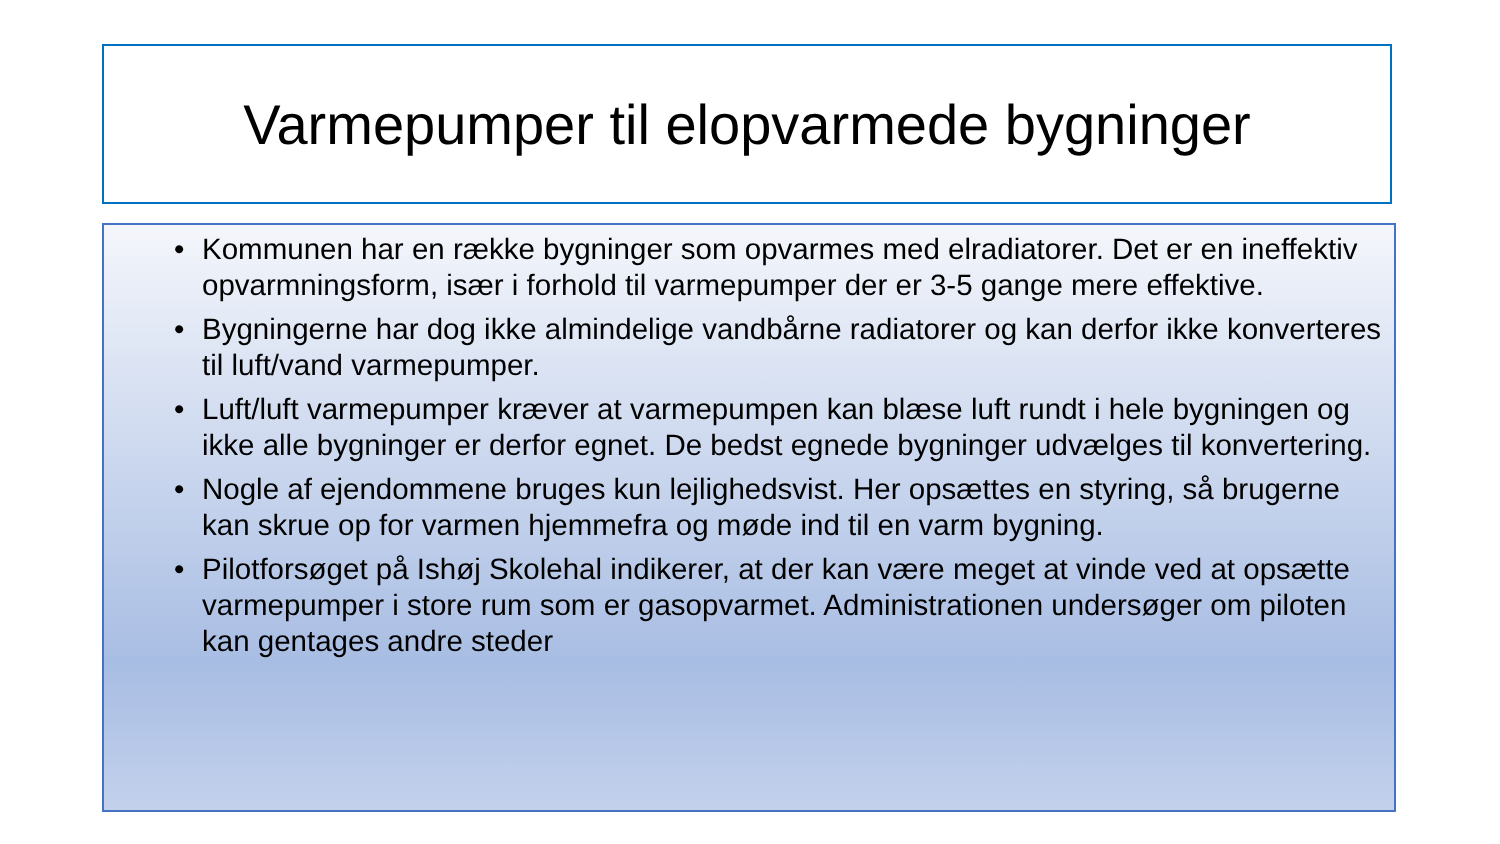Varmepumper til elopvarmede bygninger
• Kommunen har en række bygninger som opvarmes med elradiatorer. Det er en ineffektiv opvarmningsform, især i forhold til varmepumper der er 3-5 gange mere effektive.
• Bygningerne har dog ikke almindelige vandbårne radiatorer og kan derfor ikke konverteres til luft/vand varmepumper.
• Luft/luft varmepumper kræver at varmepumpen kan blæse luft rundt i hele bygningen og ikke alle bygninger er derfor egnet. De bedst egnede bygninger udvælges til konvertering.
• Nogle af ejendommene bruges kun lejlighedsvist. Her opsættes en styring, så brugerne kan skrue op for varmen hjemmefra og møde ind til en varm bygning.
• Pilotforsøget på Ishøj Skolehal indikerer, at der kan være meget at vinde ved at opsætte varmepumper i store rum som er gasopvarmet. Administrationen undersøger om piloten kan gentages andre steder